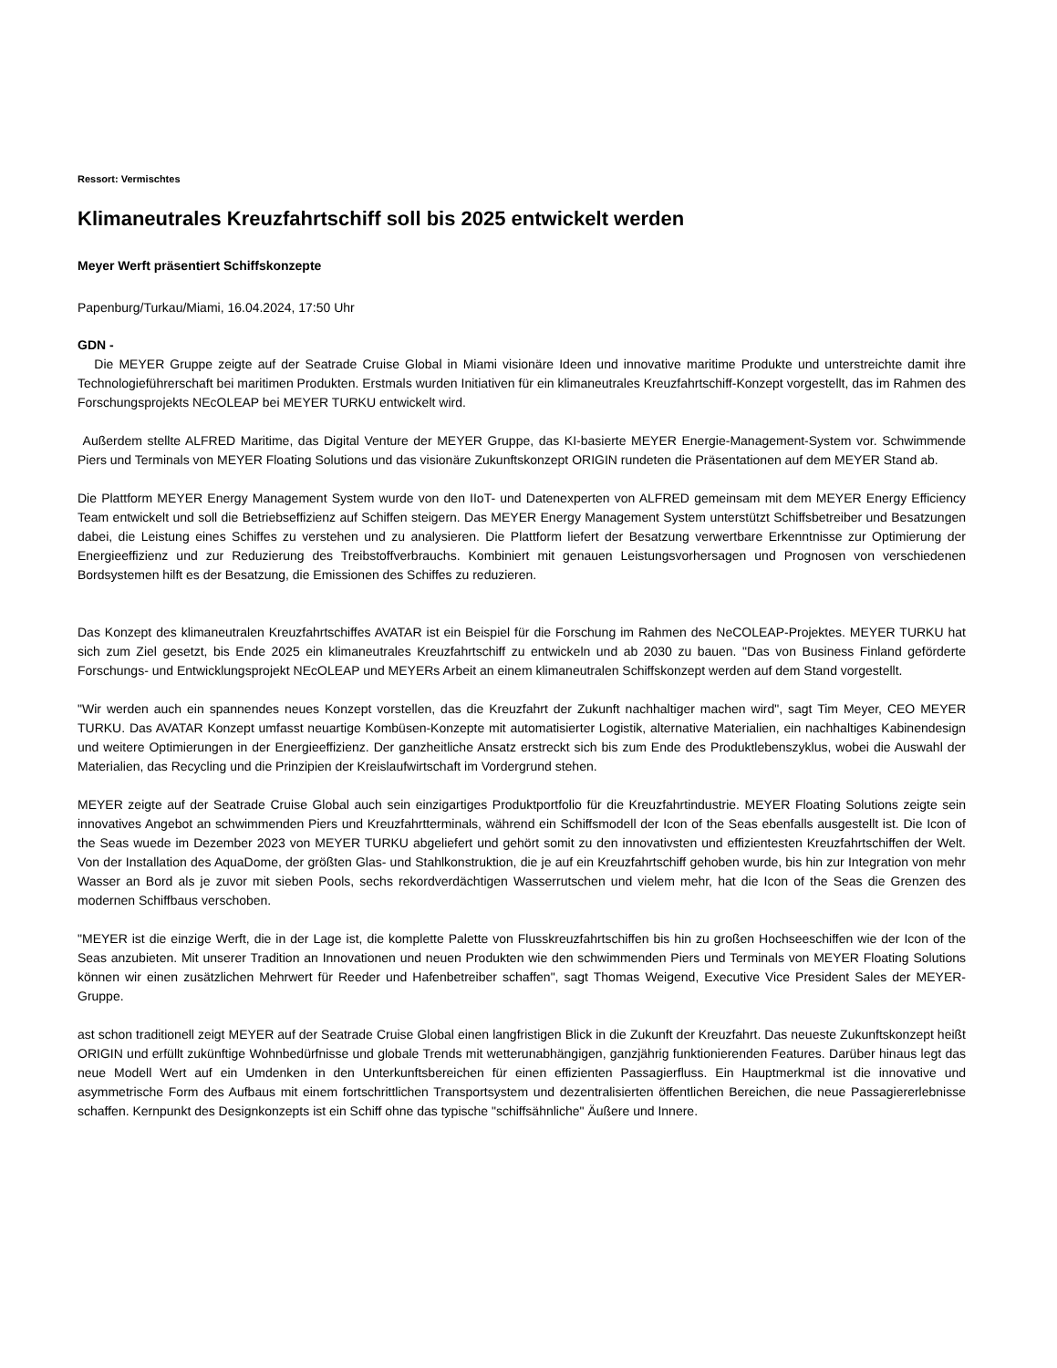Ressort: Vermischtes
Klimaneutrales Kreuzfahrtschiff soll bis 2025 entwickelt werden
Meyer Werft präsentiert Schiffskonzepte
Papenburg/Turkau/Miami, 16.04.2024, 17:50 Uhr
GDN -
Die MEYER Gruppe zeigte auf der Seatrade Cruise Global in Miami visionäre Ideen und innovative maritime Produkte und unterstreichte damit ihre Technologieführerschaft bei maritimen Produkten. Erstmals wurden Initiativen für ein klimaneutrales Kreuzfahrtschiff-Konzept vorgestellt, das im Rahmen des Forschungsprojekts NEcOLEAP bei MEYER TURKU entwickelt wird.
Außerdem stellte ALFRED Maritime, das Digital Venture der MEYER Gruppe, das KI-basierte MEYER Energie-Management-System vor. Schwimmende Piers und Terminals von MEYER Floating Solutions und das visionäre Zukunftskonzept ORIGIN rundeten die Präsentationen auf dem MEYER Stand ab.
Die Plattform MEYER Energy Management System wurde von den IIoT- und Datenexperten von ALFRED gemeinsam mit dem MEYER Energy Efficiency Team entwickelt und soll die Betriebseffizienz auf Schiffen steigern. Das MEYER Energy Management System unterstützt Schiffsbetreiber und Besatzungen dabei, die Leistung eines Schiffes zu verstehen und zu analysieren. Die Plattform liefert der Besatzung verwertbare Erkenntnisse zur Optimierung der Energieeffizienz und zur Reduzierung des Treibstoffverbrauchs. Kombiniert mit genauen Leistungsvorhersagen und Prognosen von verschiedenen Bordsystemen hilft es der Besatzung, die Emissionen des Schiffes zu reduzieren.
Das Konzept des klimaneutralen Kreuzfahrtschiffes AVATAR ist ein Beispiel für die Forschung im Rahmen des NeCOLEAP-Projektes. MEYER TURKU hat sich zum Ziel gesetzt, bis Ende 2025 ein klimaneutrales Kreuzfahrtschiff zu entwickeln und ab 2030 zu bauen. "Das von Business Finland geförderte Forschungs- und Entwicklungsprojekt NEcOLEAP und MEYERs Arbeit an einem klimaneutralen Schiffskonzept werden auf dem Stand vorgestellt.
"Wir werden auch ein spannendes neues Konzept vorstellen, das die Kreuzfahrt der Zukunft nachhaltiger machen wird", sagt Tim Meyer, CEO MEYER TURKU. Das AVATAR Konzept umfasst neuartige Kombüsen-Konzepte mit automatisierter Logistik, alternative Materialien, ein nachhaltiges Kabinendesign und weitere Optimierungen in der Energieeffizienz. Der ganzheitliche Ansatz erstreckt sich bis zum Ende des Produktlebenszyklus, wobei die Auswahl der Materialien, das Recycling und die Prinzipien der Kreislaufwirtschaft im Vordergrund stehen.
MEYER zeigte auf der Seatrade Cruise Global auch sein einzigartiges Produktportfolio für die Kreuzfahrtindustrie. MEYER Floating Solutions zeigte sein innovatives Angebot an schwimmenden Piers und Kreuzfahrtterminals, während ein Schiffsmodell der Icon of the Seas ebenfalls ausgestellt ist. Die Icon of the Seas wuede im Dezember 2023 von MEYER TURKU abgeliefert und gehört somit zu den innovativsten und effizientesten Kreuzfahrtschiffen der Welt. Von der Installation des AquaDome, der größten Glas- und Stahlkonstruktion, die je auf ein Kreuzfahrtschiff gehoben wurde, bis hin zur Integration von mehr Wasser an Bord als je zuvor mit sieben Pools, sechs rekordverdächtigen Wasserrutschen und vielem mehr, hat die Icon of the Seas die Grenzen des modernen Schiffbaus verschoben.
"MEYER ist die einzige Werft, die in der Lage ist, die komplette Palette von Flusskreuzfahrtschiffen bis hin zu großen Hochseeschiffen wie der Icon of the Seas anzubieten. Mit unserer Tradition an Innovationen und neuen Produkten wie den schwimmenden Piers und Terminals von MEYER Floating Solutions können wir einen zusätzlichen Mehrwert für Reeder und Hafenbetreiber schaffen", sagt Thomas Weigend, Executive Vice President Sales der MEYER-Gruppe.
ast schon traditionell zeigt MEYER auf der Seatrade Cruise Global einen langfristigen Blick in die Zukunft der Kreuzfahrt. Das neueste Zukunftskonzept heißt ORIGIN und erfüllt zukünftige Wohnbedürfnisse und globale Trends mit wetterunabhängigen, ganzjährig funktionierenden Features. Darüber hinaus legt das neue Modell Wert auf ein Umdenken in den Unterkunftsbereichen für einen effizienten Passagierfluss. Ein Hauptmerkmal ist die innovative und asymmetrische Form des Aufbaus mit einem fortschrittlichen Transportsystem und dezentralisierten öffentlichen Bereichen, die neue Passagiererlebnisse schaffen. Kernpunkt des Designkonzepts ist ein Schiff ohne das typische "schiffsähnliche" Äußere und Innere.